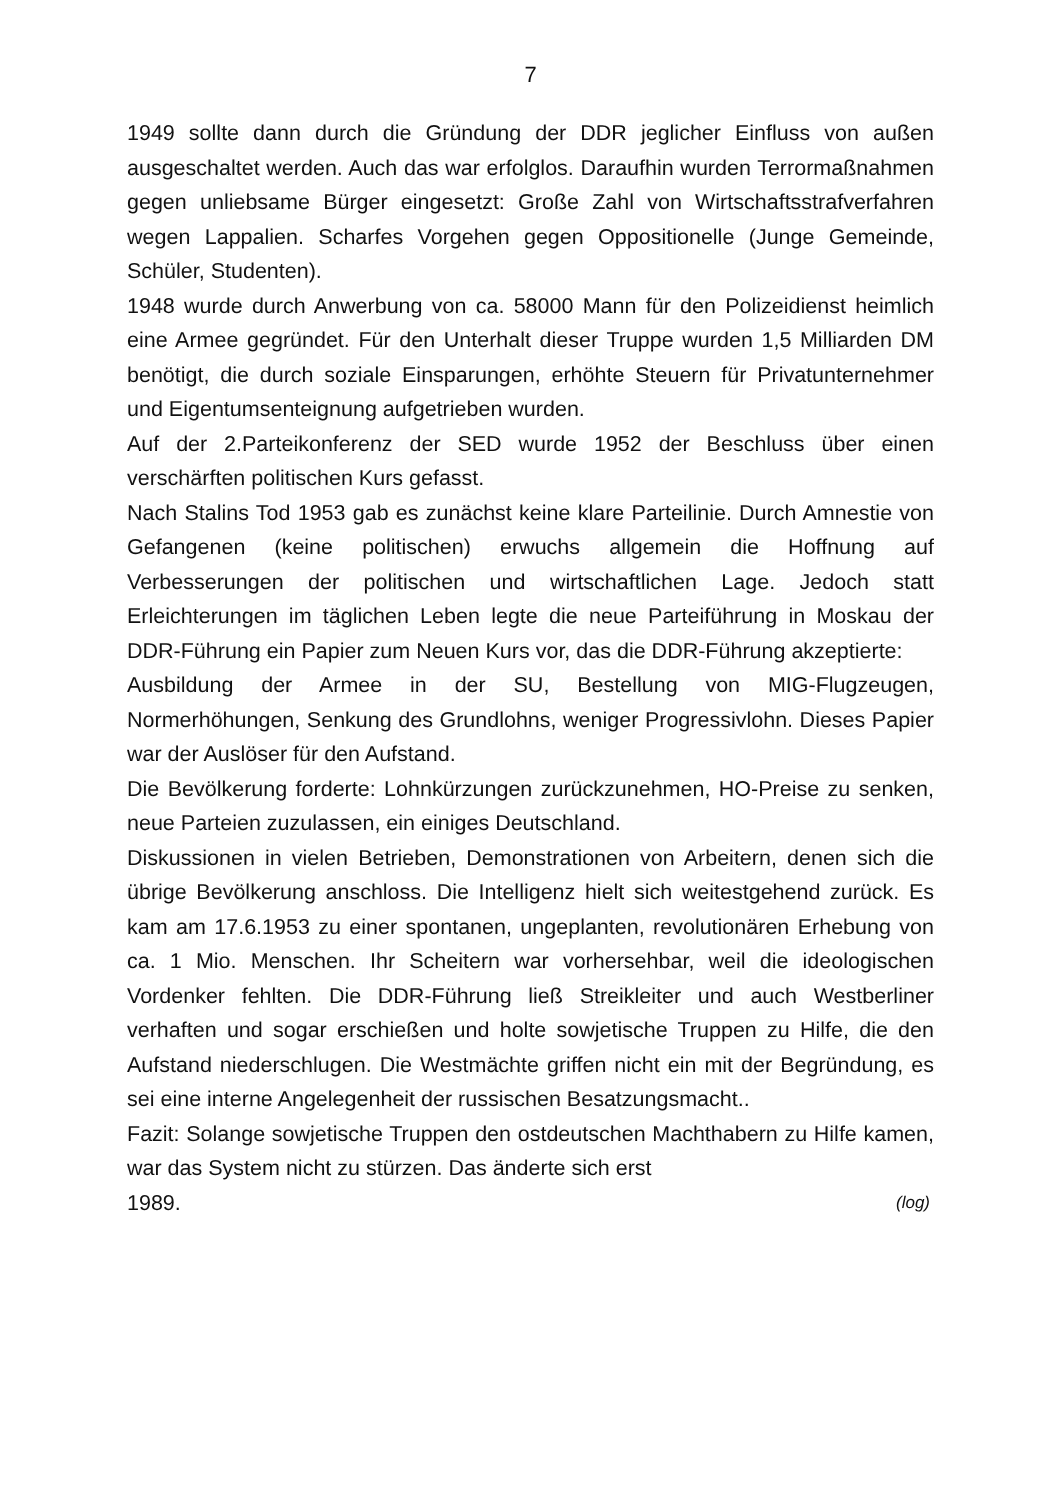7
1949 sollte dann durch die Gründung der DDR jeglicher Einfluss von au­ßen ausgeschaltet werden. Auch das war erfolglos. Daraufhin wurden Terrormaßnahmen gegen unliebsame Bürger eingesetzt: Große Zahl von Wirtschaftsstrafverfahren wegen Lappalien. Scharfes Vorgehen ge­gen Oppositionelle (Junge Gemeinde, Schüler, Studenten).
1948 wurde durch Anwerbung von ca. 58000 Mann für den Polizeidienst heimlich eine Armee gegründet. Für den Unterhalt dieser Truppe wurden 1,5 Milliarden DM benötigt, die durch soziale Einsparungen, erhöhte Steuern für Privatunternehmer und Eigentumsenteignung aufgetrieben wurden.
Auf der 2.Parteikonferenz der SED wurde 1952 der Beschluss über ei­nen verschärften politischen Kurs gefasst.
Nach Stalins Tod 1953 gab es zunächst keine klare Parteilinie. Durch Amnestie von Gefangenen (keine politischen) erwuchs allgemein die Hoffnung auf Verbesserungen der politischen und wirtschaftlichen Lage. Jedoch statt Erleichterungen im täglichen Leben legte die neue Partei­führung in Moskau der DDR-Führung ein Papier zum Neuen Kurs vor, das die DDR-Führung akzeptierte:
Ausbildung der Armee in der SU, Bestellung von MIG-Flugzeugen, Normerhöhungen, Senkung des Grundlohns, weniger Progressivlohn. Dieses Papier war der Auslöser für den Aufstand.
Die Bevölkerung forderte: Lohnkürzungen zurückzunehmen, HO-Preise zu senken, neue Parteien zuzulassen, ein einiges Deutschland.
Diskussionen in vielen Betrieben, Demonstrationen von Arbeitern, denen sich die übrige Bevölkerung anschloss. Die Intelligenz hielt sich weitest­gehend zurück. Es kam am 17.6.1953 zu einer spontanen, ungeplanten, revolutionären Erhebung von ca. 1 Mio. Menschen. Ihr Scheitern war vorhersehbar, weil die ideologischen Vordenker fehlten. Die DDR-Führung ließ Streikleiter und auch Westberliner verhaften und sogar er­schießen und holte sowjetische Truppen zu Hilfe, die den Aufstand nie­derschlugen. Die Westmächte griffen nicht ein mit der Begründung, es sei eine interne Angelegenheit der russischen Besatzungsmacht..
Fazit: Solange sowjetische Truppen den ostdeutschen Machthabern zu Hilfe kamen, war das System nicht zu stürzen. Das änderte sich erst
1989. (log)